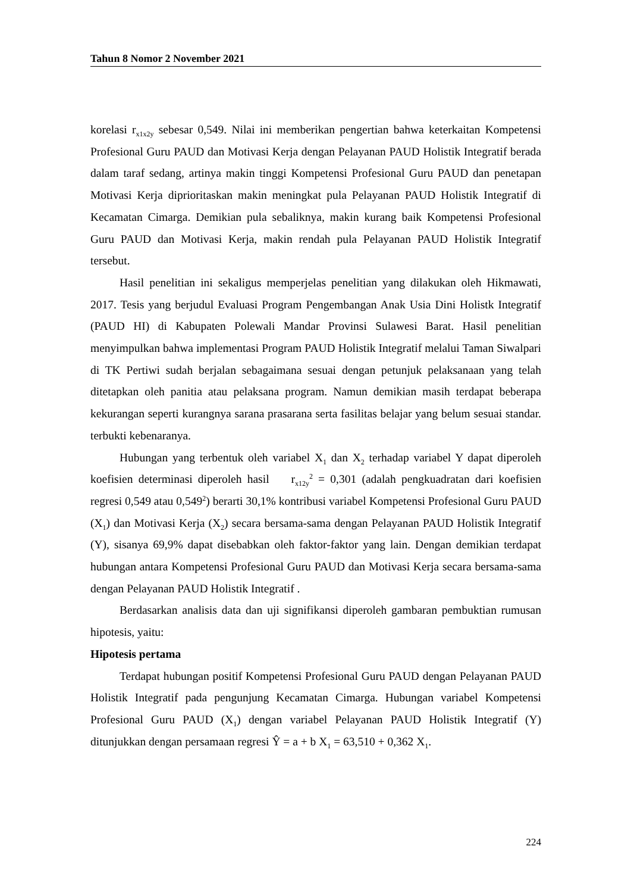Tahun 8 Nomor 2 November 2021
korelasi r<sub>x1x2y</sub> sebesar 0,549. Nilai ini memberikan pengertian bahwa keterkaitan Kompetensi Profesional Guru PAUD dan Motivasi Kerja dengan Pelayanan PAUD Holistik Integratif berada dalam taraf sedang, artinya makin tinggi Kompetensi Profesional Guru PAUD dan penetapan Motivasi Kerja diprioritaskan makin meningkat pula Pelayanan PAUD Holistik Integratif di Kecamatan Cimarga. Demikian pula sebaliknya, makin kurang baik Kompetensi Profesional Guru PAUD dan Motivasi Kerja, makin rendah pula Pelayanan PAUD Holistik Integratif tersebut.
Hasil penelitian ini sekaligus memperjelas penelitian yang dilakukan oleh Hikmawati, 2017. Tesis yang berjudul Evaluasi Program Pengembangan Anak Usia Dini Holistk Integratif (PAUD HI) di Kabupaten Polewali Mandar Provinsi Sulawesi Barat. Hasil penelitian menyimpulkan bahwa implementasi Program PAUD Holistik Integratif melalui Taman Siwalpari di TK Pertiwi sudah berjalan sebagaimana sesuai dengan petunjuk pelaksanaan yang telah ditetapkan oleh panitia atau pelaksana program. Namun demikian masih terdapat beberapa kekurangan seperti kurangnya sarana prasarana serta fasilitas belajar yang belum sesuai standar. terbukti kebenaranya.
Hubungan yang terbentuk oleh variabel X<sub>1</sub> dan X<sub>2</sub> terhadap variabel Y dapat diperoleh koefisien determinasi diperoleh hasil r<sub>x12y</sub><sup>2</sup> = 0,301 (adalah pengkuadratan dari koefisien regresi 0,549 atau 0,549<sup>2</sup>) berarti 30,1% kontribusi variabel Kompetensi Profesional Guru PAUD (X<sub>1</sub>) dan Motivasi Kerja (X<sub>2</sub>) secara bersama-sama dengan Pelayanan PAUD Holistik Integratif (Y), sisanya 69,9% dapat disebabkan oleh faktor-faktor yang lain. Dengan demikian terdapat hubungan antara Kompetensi Profesional Guru PAUD dan Motivasi Kerja secara bersama-sama dengan Pelayanan PAUD Holistik Integratif .
Berdasarkan analisis data dan uji signifikansi diperoleh gambaran pembuktian rumusan hipotesis, yaitu:
Hipotesis pertama
Terdapat hubungan positif Kompetensi Profesional Guru PAUD dengan Pelayanan PAUD Holistik Integratif pada pengunjung Kecamatan Cimarga. Hubungan variabel Kompetensi Profesional Guru PAUD (X<sub>1</sub>) dengan variabel Pelayanan PAUD Holistik Integratif (Y) ditunjukkan dengan persamaan regresi Ŷ = a + b X<sub>1</sub> = 63,510 + 0,362 X<sub>1</sub>.
224